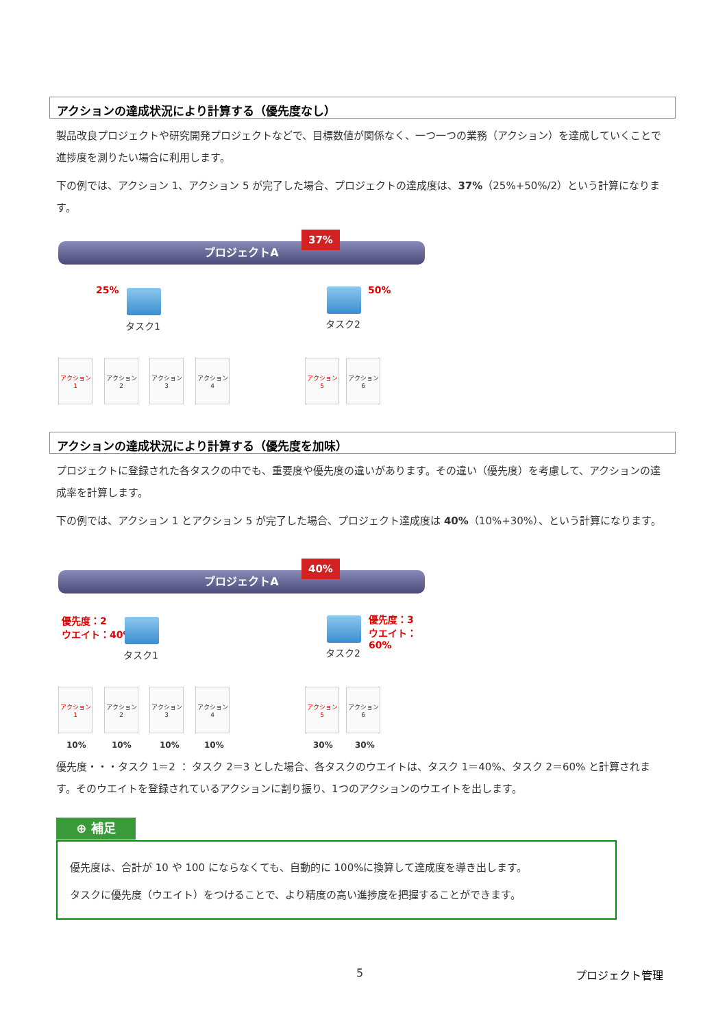アクションの達成状況により計算する（優先度なし）
製品改良プロジェクトや研究開発プロジェクトなどで、目標数値が関係なく、一つ一つの業務（アクション）を達成していくことで進捗度を測りたい場合に利用します。
下の例では、アクション 1、アクション 5 が完了した場合、プロジェクトの達成度は、37%（25%+50%/2）という計算になります。
プロジェクトA
37%
25%
タスク1
50%
タスク2
アクション1
アクション2
アクション3
アクション4
アクション5
アクション6
アクションの達成状況により計算する（優先度を加味）
プロジェクトに登録された各タスクの中でも、重要度や優先度の違いがあります。その違い（優先度）を考慮して、アクションの達成率を計算します。
下の例では、アクション 1 とアクション 5 が完了した場合、プロジェクト達成度は 40%（10%+30%）、という計算になります。
プロジェクトA
40%
優先度：2
ウエイト：40%
タスク1
優先度：3
ウエイト：60%
タスク2
アクション1
アクション2
アクション3
アクション4
アクション5
アクション6
10% 10% 10% 10% 30% 30%
優先度・・・タスク 1＝2 ： タスク 2＝3 とした場合、各タスクのウエイトは、タスク 1＝40%、タスク 2＝60% と計算されます。そのウエイトを登録されているアクションに割り振り、1つのアクションのウエイトを出します。
⊕ 補足
優先度は、合計が 10 や 100 にならなくても、自動的に 100%に換算して達成度を導き出します。
タスクに優先度（ウエイト）をつけることで、より精度の高い進捗度を把握することができます。
5 プロジェクト管理